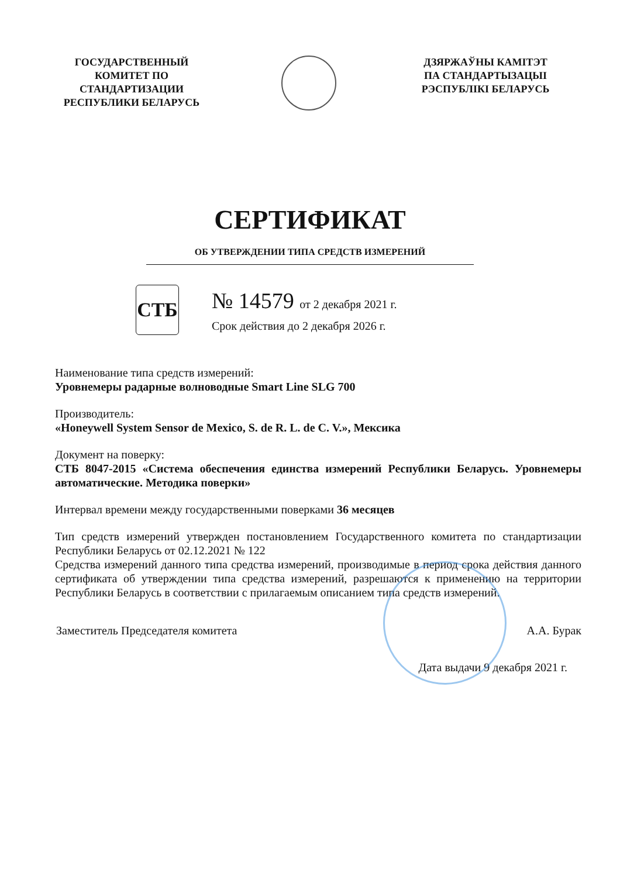ГОСУДАРСТВЕННЫЙ
КОМИТЕТ ПО
СТАНДАРТИЗАЦИИ
РЕСПУБЛИКИ БЕЛАРУСЬ
ДЗЯРЖАЎНЫ КАМІТЭТ
ПА СТАНДАРТЫЗАЦЫІ
РЭСПУБЛІКІ БЕЛАРУСЬ
СЕРТИФИКАТ
ОБ УТВЕРЖДЕНИИ ТИПА СРЕДСТВ ИЗМЕРЕНИЙ
СТБ
№ 14579 от 2 декабря 2021 г.
Срок действия до 2 декабря 2026 г.
Наименование типа средств измерений:
Уровнемеры радарные волноводные Smart Line SLG 700
Производитель:
«Honeywell System Sensor de Mexico, S. de R. L. de C. V.», Мексика
Документ на поверку:
СТБ 8047-2015 «Система обеспечения единства измерений Республики Беларусь. Уровнемеры автоматические. Методика поверки»
Интервал времени между государственными поверками 36 месяцев
Тип средств измерений утвержден постановлением Государственного комитета по стандартизации Республики Беларусь от 02.12.2021 № 122
Средства измерений данного типа средства измерений, производимые в период срока действия данного сертификата об утверждении типа средства измерений, разрешаются к применению на территории Республики Беларусь в соответствии с прилагаемым описанием типа средств измерений.
Заместитель Председателя комитета А.А. Бурак
Дата выдачи 9 декабря 2021 г.